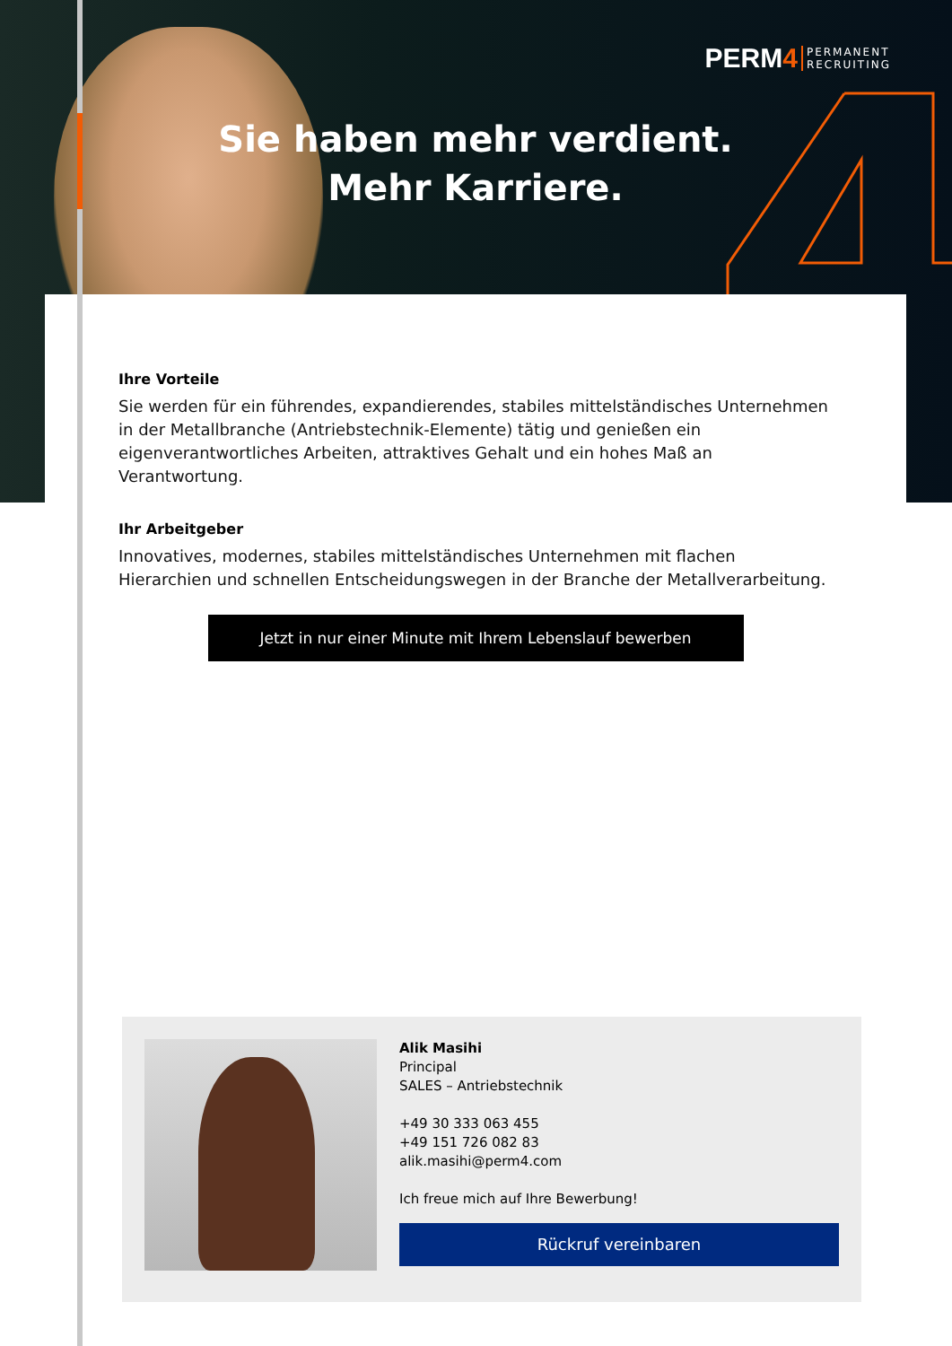PERM 4 PERMANENT
RECRUITING
Sie haben mehr verdient.
Mehr Karriere.
Ihre Vorteile
Sie werden für ein führendes, expandierendes, stabiles mittelständisches Unternehmen in der Metallbranche (Antriebstechnik-Elemente) tätig und genießen ein eigenverantwortliches Arbeiten, attraktives Gehalt und ein hohes Maß an Verantwortung.
Ihr Arbeitgeber
Innovatives, modernes, stabiles mittelständisches Unternehmen mit flachen Hierarchien und schnellen Entscheidungswegen in der Branche der Metallverarbeitung.
Jetzt in nur einer Minute mit Ihrem Lebenslauf bewerben
Alik Masihi
Principal
SALES – Antriebstechnik
+49 30 333 063 455
+49 151 726 082 83
alik.masihi@perm4.com
Ich freue mich auf Ihre Bewerbung!
Rückruf vereinbaren